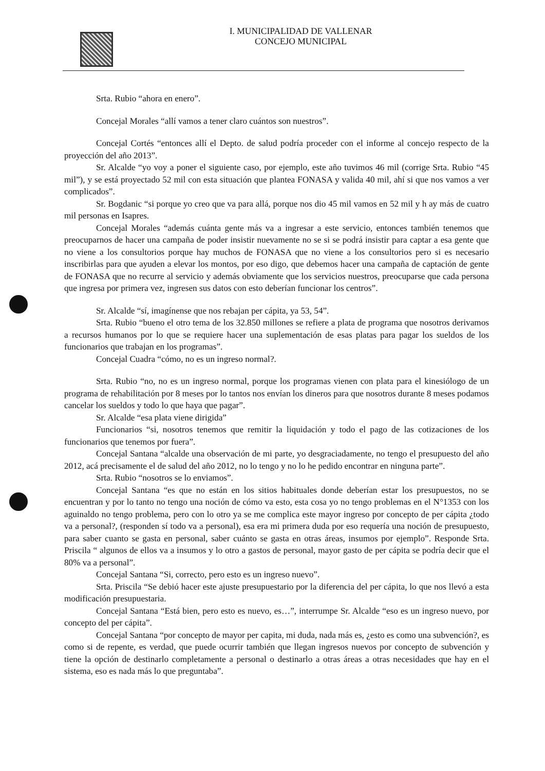I. MUNICIPALIDAD DE VALLENAR
CONCEJO MUNICIPAL
Srta. Rubio “ahora en enero”.
Concejal Morales “allí vamos a tener claro cuántos son nuestros”.
Concejal Cortés “entonces allí el Depto. de salud podría proceder con el informe al concejo respecto de la proyección del año 2013”.
Sr. Alcalde “yo voy a poner el siguiente caso, por ejemplo, este año tuvimos 46 mil (corrige Srta. Rubio “45 mil”), y se está proyectado 52 mil con esta situación que plantea FONASA y valida 40 mil, ahí si que nos vamos a ver complicados”.
Sr. Bogdanic “si porque yo creo que va para allá, porque nos dio 45 mil vamos en 52 mil y h ay más de cuatro mil personas en Isapres.
Concejal Morales “además cuánta gente más va a ingresar a este servicio, entonces también tenemos que preocuparnos de hacer una campaña de poder insistir nuevamente no se si se podrá insistir para captar a esa gente que no viene a los consultorios porque hay muchos de FONASA que no viene a los consultorios pero si es necesario inscribirlas para que ayuden a elevar los montos, por eso digo, que debemos hacer una campaña de captación de gente de FONASA que no recurre al servicio y además obviamente que los servicios nuestros, preocuparse que cada persona que ingresa por primera vez, ingresen sus datos con esto deberían funcionar los centros”.
Sr. Alcalde “sí, imagínense que nos rebajan per cápita, ya 53, 54”.
Srta. Rubio “bueno el otro tema de los 32.850 millones se refiere a plata de programa que nosotros derivamos a recursos humanos por lo que se requiere hacer una suplementación de esas platas para pagar los sueldos de los funcionarios que trabajan en los programas”.
Concejal Cuadra “cómo, no es un ingreso normal?.
Srta. Rubio “no, no es un ingreso normal, porque los programas vienen con plata para el kinesiólogo de un programa de rehabilitación por 8 meses por lo tantos nos envían los dineros para que nosotros durante 8 meses podamos cancelar los sueldos y todo lo que haya que pagar”.
Sr. Alcalde “esa plata viene dirigida”
Funcionarios “si, nosotros tenemos que remitir la liquidación y todo el pago de las cotizaciones de los funcionarios que tenemos por fuera”.
Concejal Santana “alcalde una observación de mi parte, yo desgraciadamente, no tengo el presupuesto del año 2012, acá precisamente el de salud del año 2012, no lo tengo y no lo he pedido encontrar en ninguna parte”.
Srta. Rubio “nosotros se lo enviamos”.
Concejal Santana “es que no están en los sitios habituales donde deberían estar los presupuestos, no se encuentran y por lo tanto no tengo una noción de cómo va esto, esta cosa yo no tengo problemas en el N°1353 con los aguinaldo no tengo problema, pero con lo otro ya se me complica este mayor ingreso por concepto de per cápita ¿todo va a personal?, (responden sí todo va a personal), esa era mi primera duda por eso requería una noción de presupuesto, para saber cuanto se gasta en personal, saber cuánto se gasta en otras áreas, insumos por ejemplo”. Responde Srta. Priscila “ algunos de ellos va a insumos y lo otro a gastos de personal, mayor gasto de per cápita se podría decir que el 80% va a personal”.
Concejal Santana “Si, correcto, pero esto es un ingreso nuevo”.
Srta. Priscila “Se debió hacer este ajuste presupuestario por la diferencia del per cápita, lo que nos llevó a esta modificación presupuestaria.
Concejal Santana “Está bien, pero esto es nuevo, es…”, interrumpe Sr. Alcalde “eso es un ingreso nuevo, por concepto del per cápita”.
Concejal Santana “por concepto de mayor per capita, mi duda, nada más es, ¿esto es como una subvención?, es como si de repente, es verdad, que puede ocurrir también que llegan ingresos nuevos por concepto de subvención y tiene la opción de destinarlo completamente a personal o destinarlo a otras áreas a otras necesidades que hay en el sistema, eso es nada más lo que preguntaba”.